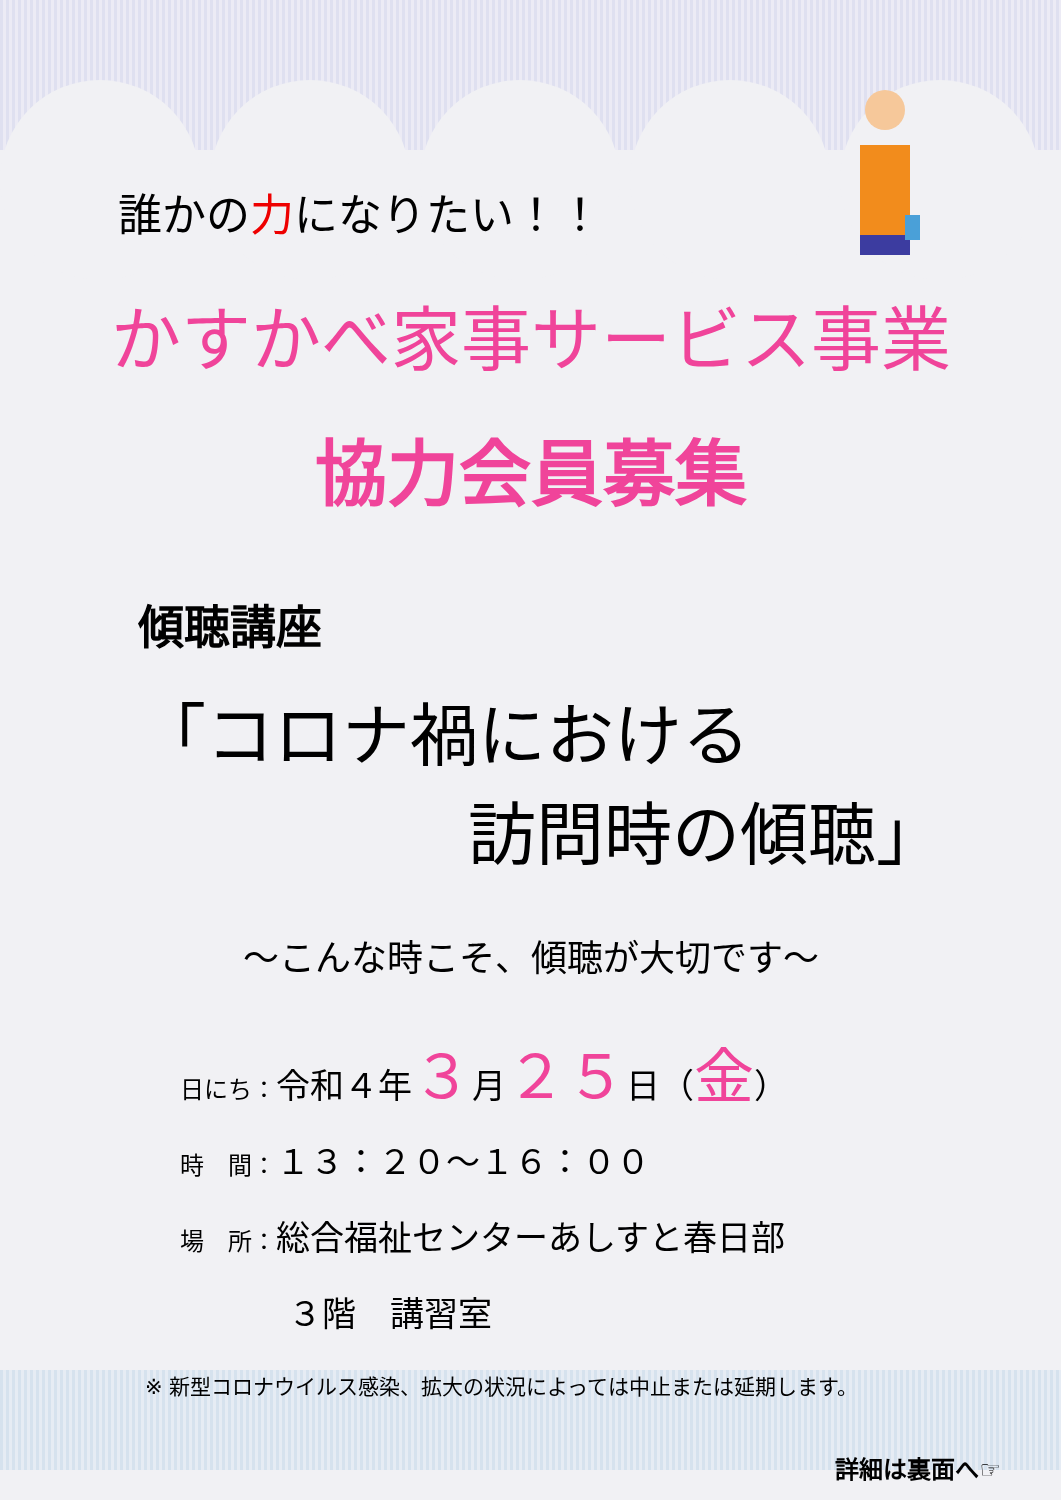誰かの力になりたい！！
かすかべ家事サービス事業
協力会員募集
傾聴講座
「コロナ禍における
訪問時の傾聴」
～こんな時こそ、傾聴が大切です～
日にち：令和４年３月２５日（金）
時　間：１３：２０～１６：００
場　所：総合福祉センターあしすと春日部
３階　講習室
※ 新型コロナウイルス感染、拡大の状況によっては中止または延期します。
詳細は裏面へ☞